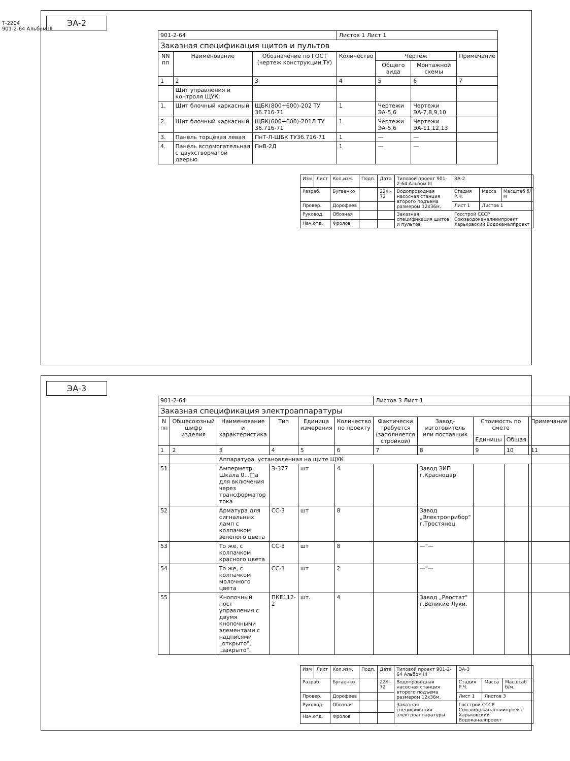Т-2204
901-2-64 Альбом III
ЭА-2
| 901-2-64 | | | Листов 1 Лист 1 | | | |
| Заказная спецификация щитов и пультов | | | | | | |
| NN пп | Наименование | Обозначение по ГОСТ (чертеж конструкции,ТУ) | Количество | Чертеж | | Примечание |
| | | | | Общего вида | Монтажной схемы | |
| 1 | 2 | 3 | 4 | 5 | 6 | 7 |
| | Щит управления и контроля ЩУК: | | | | | |
| 1. | Щит блочный каркасный | ЩБК(800+600)-202 ТУ 36.716-71 | 1 | Чертежи ЭА-5,6 | Чертежи ЭА-7,8,9,10 | |
| 2. | Щит блочный каркасный | ЩБК(600+600)-201Л ТУ 36.716-71 | 1 | Чертежи ЭА-5,6 | Чертежи ЭА-11,12,13 | |
| 3. | Панель торцевая левая | ПнТ-Л-ЩБК ТУ36.716-71 | 1 | — | — | |
| 4. | Панель вспомогательная с двухстворчатой дверью | ПнВ-2Д | 1 | — | — | |
| Изм | Лист | Кол.изм. | Подп. | Дата | Типовой проект 901-2-64 Альбом III | ЭА-2 | | |
| Разраб. | | Бугаенко | | 22/II-72 | Водопроводная насосная станция второго подъема размером 12х36м. | Стадия Р.Ч. | Масса | Масштаб б/м |
| Провер. | | Дорофеев | | | | Лист 1 | Листов 1 | |
| Руковод. | | Обозная | | | Заказная спецификация щитов и пультов | Госстрой СССР Союзводоканалниипроект Харьковский Водоканалпроект | | |
| Нач.отд. | | Фролов | | | | | | |
ЭА-3
| 901-2-64 | | | | | | Листов 3 Лист 1 | | | | |
| Заказная спецификация электроаппаратуры | | | | | | | | | | |
| N пп | Общесоюзный шифр изделия | Наименование и характеристика | Тип | Единица измерения | Количество по проекту | Фактически требуется (заполняется стройкой) | Завод-изготовитель или поставщик | Стоимость по смете | | Примечание |
| | | | | | | | | Единицы | Общая | |
| 1 | 2 | 3 | 4 | 5 | 6 | 7 | 8 | 9 | 10 | 11 |
| | | Аппаратура, установленная на щите ЩУК | | | | | | | | |
| 51 | | Амперметр. Шкала 0...□а для включения через трансформатор тока | Э-377 | шт | 4 | | Завод ЗИП г.Краснодар | | | |
| 52 | | Арматура для сигнальных ламп с колпачком зеленого цвета | СС-3 | шт | 8 | | Завод „Электроприбор" г.Тростянец | | | |
| 53 | | То же, с колпачком красного цвета | СС-3 | шт | 8 | | —"— | | | |
| 54 | | То же, с колпачком молочного цвета | СС-3 | шт | 2 | | —"— | | | |
| 55 | | Кнопочный пост управления с двумя кнопочными элементами с надписями „открыто", „закрыто". | ПКЕ112-2 | шт. | 4 | | Завод „Реостат" г.Великие Луки. | | | |
| Изм | Лист | Кол.изм. | Подп. | Дата | Типовой проект 901-2-64 Альбом III | ЭА-3 | | |
| Разраб. | | Бугаенко | | 22/II-72 | Водопроводная насосная станция второго подъема размером 12х36м. | Стадия Р.Ч. | Масса | Масштаб б/м. |
| Провер. | | Дорофеев | | | | Лист 1 | Листов 3 | |
| Руковод. | | Обозная | | | Заказная спецификация электроаппаратуры | Госстрой СССР Союзводоканалниипроект Харьковский Водоканалпроект | | |
| Нач.отд. | | Фролов | | | | | | |